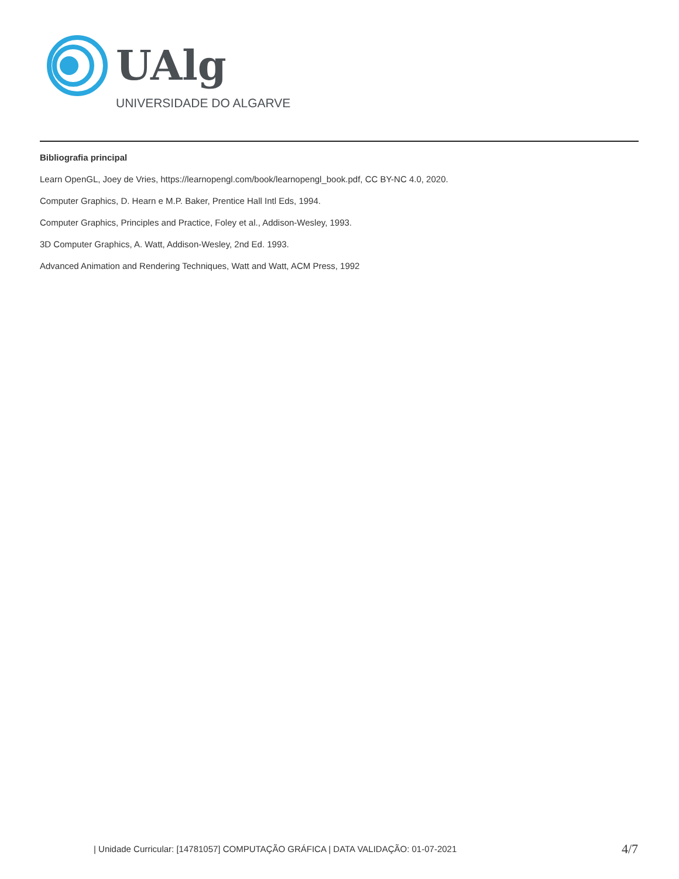UAlg
UNIVERSIDADE DO ALGARVE
Bibliografia principal
Learn OpenGL, Joey de Vries, https://learnopengl.com/book/learnopengl_book.pdf, CC BY-NC 4.0, 2020.
Computer Graphics, D. Hearn e M.P. Baker, Prentice Hall Intl Eds, 1994.
Computer Graphics, Principles and Practice, Foley et al., Addison-Wesley, 1993.
3D Computer Graphics, A. Watt, Addison-Wesley, 2nd Ed. 1993.
Advanced Animation and Rendering Techniques, Watt and Watt, ACM Press, 1992
| Unidade Curricular: [14781057] COMPUTAÇÃO GRÁFICA | DATA VALIDAÇÃO: 01-07-2021
4/7